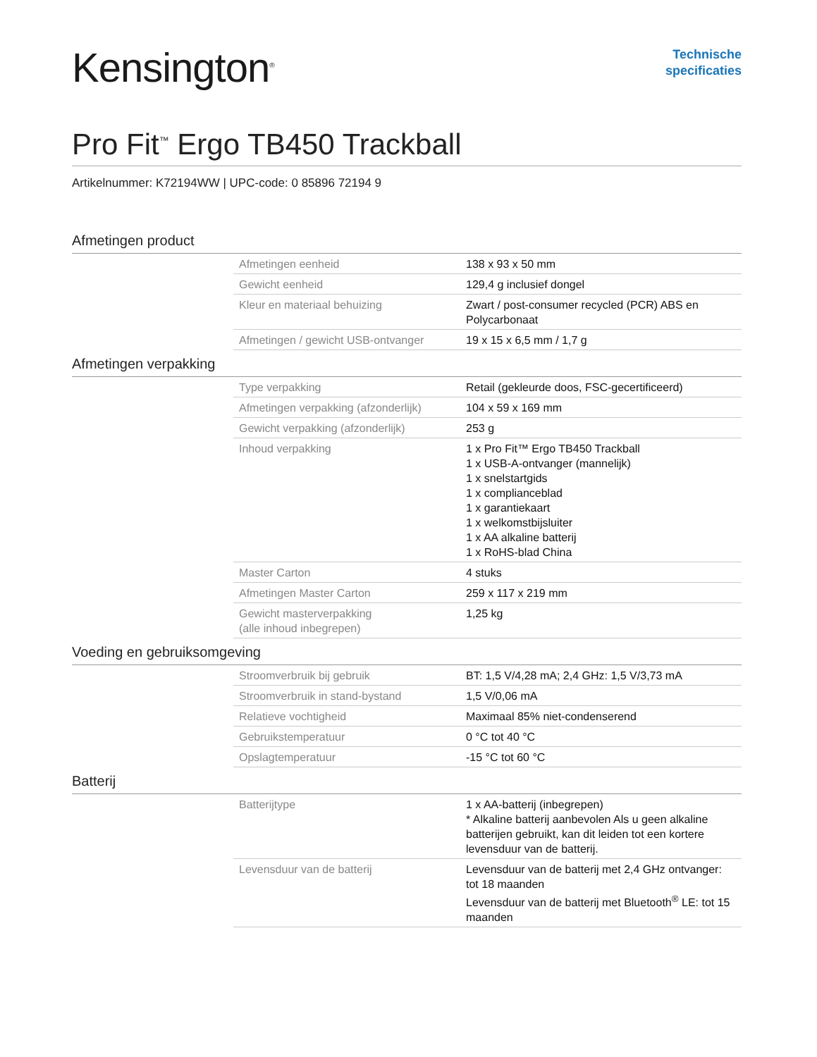Kensington<sup>®</sup>
Technische
specificaties
Pro Fit<sup>™</sup> Ergo TB450 Trackball
Artikelnummer: K72194WW | UPC-code: 0 85896 72194 9
Afmetingen product
| Afmetingen eenheid | 138 x 93 x 50 mm |
| Gewicht eenheid | 129,4 g inclusief dongel |
| Kleur en materiaal behuizing | Zwart / post-consumer recycled (PCR) ABS en Polycarbonaat |
| Afmetingen / gewicht USB-ontvanger | 19 x 15 x 6,5 mm / 1,7 g |
Afmetingen verpakking
| Type verpakking | Retail (gekleurde doos, FSC-gecertificeerd) |
| Afmetingen verpakking (afzonderlijk) | 104 x 59 x 169 mm |
| Gewicht verpakking (afzonderlijk) | 253 g |
| Inhoud verpakking | 1 x Pro Fit™ Ergo TB450 Trackball 1 x USB-A-ontvanger (mannelijk) 1 x snelstartgids 1 x complianceblad 1 x garantiekaart 1 x welkomstbijsluiter 1 x AA alkaline batterij 1 x RoHS-blad China |
| Master Carton | 4 stuks |
| Afmetingen Master Carton | 259 x 117 x 219 mm |
| Gewicht masterverpakking (alle inhoud inbegrepen) | 1,25 kg |
Voeding en gebruiksomgeving
| Stroomverbruik bij gebruik | BT: 1,5 V/4,28 mA; 2,4 GHz: 1,5 V/3,73 mA |
| Stroomverbruik in stand-bystand | 1,5 V/0,06 mA |
| Relatieve vochtigheid | Maximaal 85% niet-condenserend |
| Gebruikstemperatuur | 0 °C tot 40 °C |
| Opslagtemperatuur | -15 °C tot 60 °C |
Batterij
| Batterijtype | 1 x AA-batterij (inbegrepen) * Alkaline batterij aanbevolen Als u geen alkaline batterijen gebruikt, kan dit leiden tot een kortere levensduur van de batterij. |
| Levensduur van de batterij | Levensduur van de batterij met 2,4 GHz ontvanger: tot 18 maanden Levensduur van de batterij met Bluetooth<sup>®</sup> LE: tot 15 maanden |